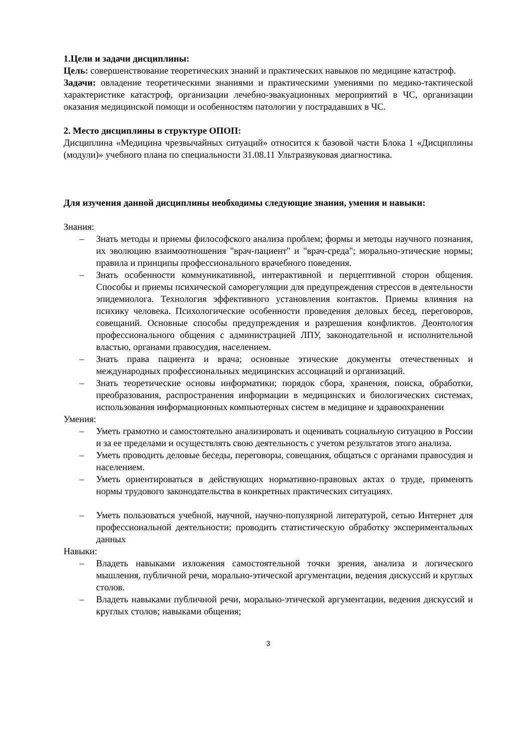1.Цели и задачи дисциплины:
Цель: совершенствование теоретических знаний и практических навыков по медицине катастроф.
Задачи: овладение теоретическими знаниями и практическими умениями по медико-тактической характеристике катастроф, организации лечебно-эвакуационных мероприятий в ЧС, организации оказания медицинской помощи и особенностям патологии у пострадавших в ЧС.
2. Место дисциплины в структуре ОПОП:
Дисциплина «Медицина чрезвычайных ситуаций» относится к базовой части Блока 1 «Дисциплины (модули)» учебного плана по специальности 31.08.11 Ультразвуковая диагностика.
Для изучения данной дисциплины необходимы следующие знания, умения и навыки:
Знания:
– Знать методы и приемы философского анализа проблем; формы и методы научного познания, их эволюцию взаимоотношения "врач-пациент" и "врач-среда"; морально-этические нормы; правила и принципы профессионального врачебного поведения.
– Знать особенности коммуникативной, интерактивной и перцептивной сторон общения. Способы и приемы психической саморегуляции для предупреждения стрессов в деятельности эпидемиолога. Технология эффективного установления контактов. Приемы влияния на психику человека. Психологические особенности проведения деловых бесед, переговоров, совещаний. Основные способы предупреждения и разрешения конфликтов. Деонтология профессионального общения с администрацией ЛПУ, законодательной и исполнительной властью, органами правосудия, населением.
– Знать права пациента и врача; основные этические документы отечественных и международных профессиональных медицинских ассоциаций и организаций.
– Знать теоретические основы информатики; порядок сбора, хранения, поиска, обработки, преобразования, распространения информации в медицинских и биологических системах, использования информационных компьютерных систем в медицине и здравоохранении
Умения:
– Уметь грамотно и самостоятельно анализировать и оценивать социальную ситуацию в России и за ее пределами и осуществлять свою деятельность с учетом результатов этого анализа.
– Уметь проводить деловые беседы, переговоры, совещания, общаться с органами правосудия и населением.
– Уметь ориентироваться в действующих нормативно-правовых актах о труде, применять нормы трудового законодательства в конкретных практических ситуациях.
– Уметь пользоваться учебной, научной, научно-популярной литературой, сетью Интернет для профессиональной деятельности; проводить статистическую обработку экспериментальных данных
Навыки:
– Владеть навыками изложения самостоятельной точки зрения, анализа и логического мышления, публичной речи, морально-этической аргументации, ведения дискуссий и круглых столов.
– Владеть навыками публичной речи, морально-этической аргументации, ведения дискуссий и круглых столов; навыками общения;
3